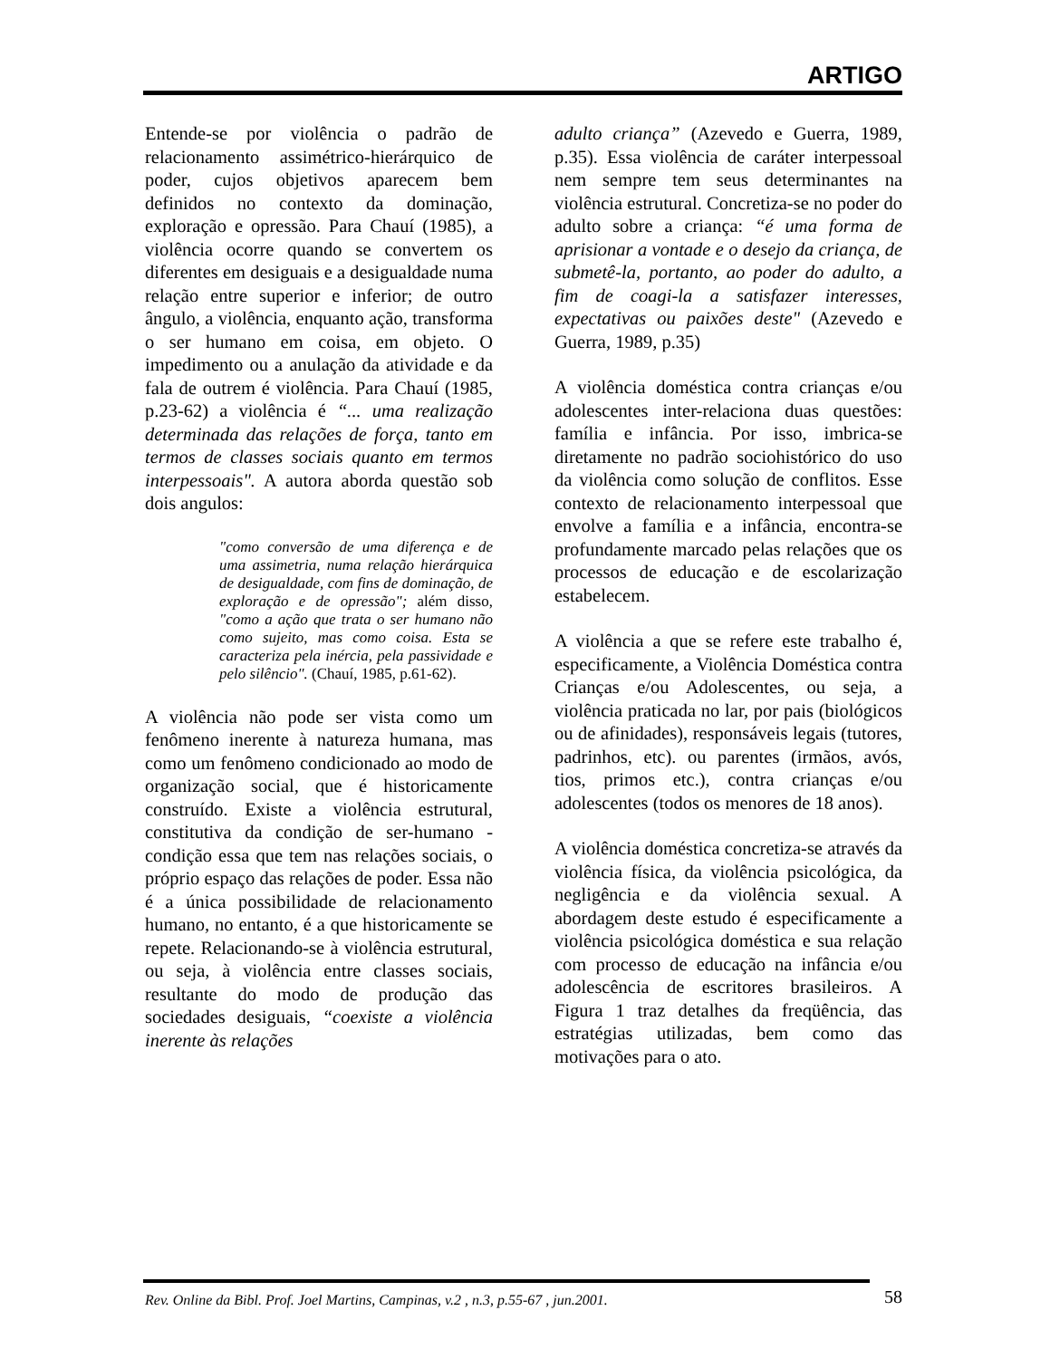ARTIGO
Entende-se por violência o padrão de relacionamento assimétrico-hierárquico de poder, cujos objetivos aparecem bem definidos no contexto da dominação, exploração e opressão. Para Chauí (1985), a violência ocorre quando se convertem os diferentes em desiguais e a desigualdade numa relação entre superior e inferior; de outro ângulo, a violência, enquanto ação, transforma o ser humano em coisa, em objeto. O impedimento ou a anulação da atividade e da fala de outrem é violência. Para Chauí (1985, p.23-62) a violência é “... uma realização determinada das relações de força, tanto em termos de classes sociais quanto em termos interpessoais". A autora aborda questão sob dois angulos:
"como conversão de uma diferença e de uma assimetria, numa relação hierárquica de desigualdade, com fins de dominação, de exploração e de opressão"; além disso, "como a ação que trata o ser humano não como sujeito, mas como coisa. Esta se caracteriza pela inércia, pela passividade e pelo silêncio". (Chauí, 1985, p.61-62).
A violência não pode ser vista como um fenômeno inerente à natureza humana, mas como um fenômeno condicionado ao modo de organização social, que é historicamente construído. Existe a violência estrutural, constitutiva da condição de ser-humano - condição essa que tem nas relações sociais, o próprio espaço das relações de poder. Essa não é a única possibilidade de relacionamento humano, no entanto, é a que historicamente se repete. Relacionando-se à violência estrutural, ou seja, à violência entre classes sociais, resultante do modo de produção das sociedades desiguais, “coexiste a violência inerente às relações
adulto criança” (Azevedo e Guerra, 1989, p.35). Essa violência de caráter interpessoal nem sempre tem seus determinantes na violência estrutural. Concretiza-se no poder do adulto sobre a criança: “é uma forma de aprisionar a vontade e o desejo da criança, de submetê-la, portanto, ao poder do adulto, a fim de coagi-la a satisfazer interesses, expectativas ou paixões deste" (Azevedo e Guerra, 1989, p.35)
A violência doméstica contra crianças e/ou adolescentes inter-relaciona duas questões: família e infância. Por isso, imbrica-se diretamente no padrão sociohistórico do uso da violência como solução de conflitos. Esse contexto de relacionamento interpessoal que envolve a família e a infância, encontra-se profundamente marcado pelas relações que os processos de educação e de escolarização estabelecem.
A violência a que se refere este trabalho é, especificamente, a Violência Doméstica contra Crianças e/ou Adolescentes, ou seja, a violência praticada no lar, por pais (biológicos ou de afinidades), responsáveis legais (tutores, padrinhos, etc). ou parentes (irmãos, avós, tios, primos etc.), contra crianças e/ou adolescentes (todos os menores de 18 anos).
A violência doméstica concretiza-se através da violência física, da violência psicológica, da negligência e da violência sexual. A abordagem deste estudo é especificamente a violência psicológica doméstica e sua relação com processo de educação na infância e/ou adolescência de escritores brasileiros. A Figura 1 traz detalhes da freqüência, das estratégias utilizadas, bem como das motivações para o ato.
Rev. Online da Bibl. Prof. Joel Martins, Campinas, v.2 , n.3, p.55-67 , jun.2001. 58